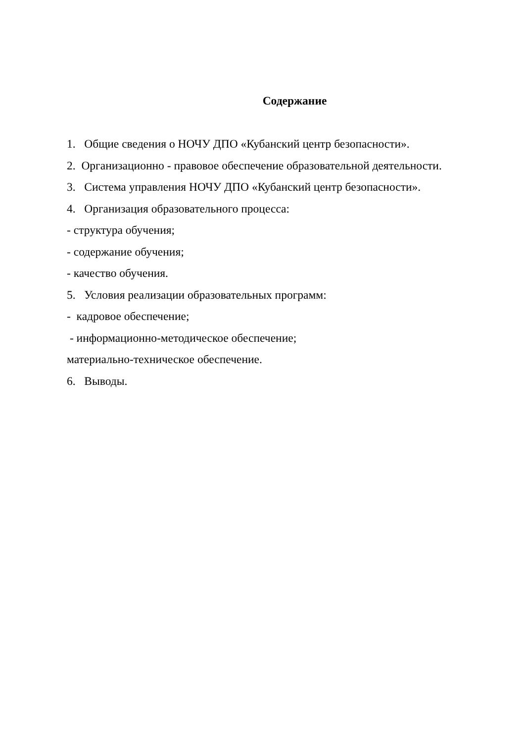Содержание
1. Общие сведения о НОЧУ ДПО «Кубанский центр безопасности».
2. Организационно - правовое обеспечение образовательной деятельности.
3. Система управления НОЧУ ДПО «Кубанский центр безопасности».
4. Организация образовательного процесса:
- структура обучения;
- содержание обучения;
- качество обучения.
5. Условия реализации образовательных программ:
- кадровое обеспечение;
- информационно-методическое обеспечение;
материально-техническое обеспечение.
6. Выводы.